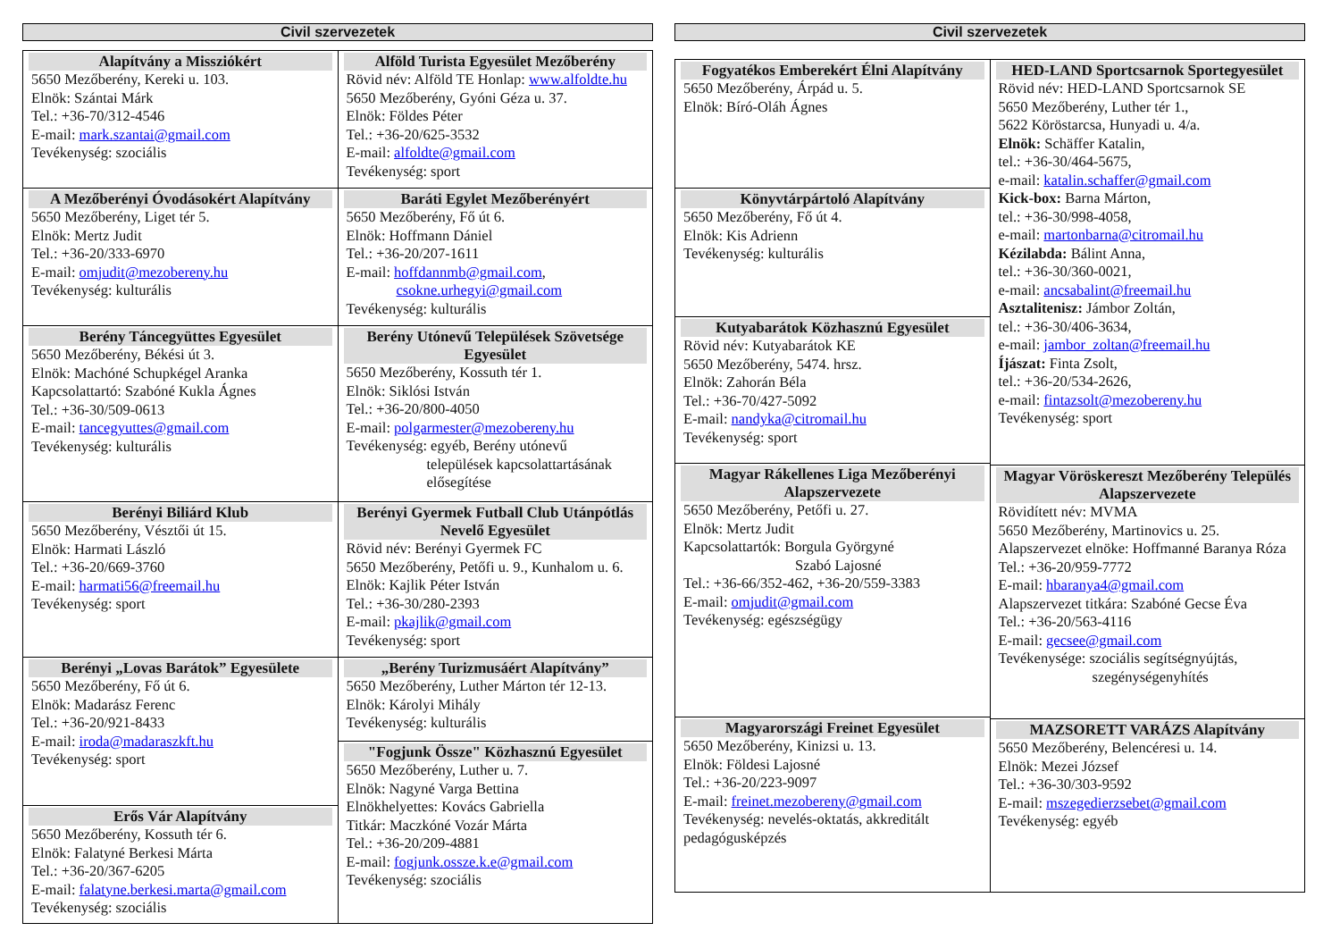Civil szervezetek
Alapítvány a Missziókért
5650 Mezőberény, Kereki u. 103.
Elnök: Szántai Márk
Tel.: +36-70/312-4546
E-mail: mark.szantai@gmail.com
Tevékenység: szociális
A Mezőberényi Óvodásokért Alapítvány
5650 Mezőberény, Liget tér 5.
Elnök: Mertz Judit
Tel.: +36-20/333-6970
E-mail: omjudit@mezobereny.hu
Tevékenység: kulturális
Berény Táncegyüttes Egyesület
5650 Mezőberény, Békési út 3.
Elnök: Machóné Schupkégel Aranka
Kapcsolattartó: Szabóné Kukla Ágnes
Tel.: +36-30/509-0613
E-mail: tancegyuttes@gmail.com
Tevékenység: kulturális
Berényi Biliárd Klub
5650 Mezőberény, Vésztői út 15.
Elnök: Harmati László
Tel.: +36-20/669-3760
E-mail: harmati56@freemail.hu
Tevékenység: sport
Berényi „Lovas Barátok” Egyesülete
5650 Mezőberény, Fő út 6.
Elnök: Madarász Ferenc
Tel.: +36-20/921-8433
E-mail: iroda@madaraszkft.hu
Tevékenység: sport
Erős Vár Alapítvány
5650 Mezőberény, Kossuth tér 6.
Elnök: Falatyné Berkesi Márta
Tel.: +36-20/367-6205
E-mail: falatyne.berkesi.marta@gmail.com
Tevékenység: szociális
Alföld Turista Egyesület Mezőberény
Rövid név: Alföld TE Honlap: www.alfoldte.hu
5650 Mezőberény, Gyóni Géza u. 37.
Elnök: Földes Péter
Tel.: +36-20/625-3532
E-mail: alfoldte@gmail.com
Tevékenység: sport
Baráti Egylet Mezőberényért
5650 Mezőberény, Fő út 6.
Elnök: Hoffmann Dániel
Tel.: +36-20/207-1611
E-mail: hoffdannmb@gmail.com,
csokne.urhegyi@gmail.com
Tevékenység: kulturális
Berény Utónevű Települések Szövetsége Egyesület
5650 Mezőberény, Kossuth tér 1.
Elnök: Siklósi István
Tel.: +36-20/800-4050
E-mail: polgarmester@mezobereny.hu
Tevékenység: egyéb, Berény utónevű
települések kapcsolattartásának elősegítése
Berényi Gyermek Futball Club Utánpótlás Nevelő Egyesület
Rövid név: Berényi Gyermek FC
5650 Mezőberény, Petőfi u. 9., Kunhalom u. 6.
Elnök: Kajlik Péter István
Tel.: +36-30/280-2393
E-mail: pkajlik@gmail.com
Tevékenység: sport
„Berény Turizmusáért Alapítvány”
5650 Mezőberény, Luther Márton tér 12-13.
Elnök: Károlyi Mihály
Tevékenység: kulturális
"Fogjunk Össze" Közhasznú Egyesület
5650 Mezőberény, Luther u. 7.
Elnök: Nagyné Varga Bettina
Elnökhelyettes: Kovács Gabriella
Titkár: Maczkóné Vozár Márta
Tel.: +36-20/209-4881
E-mail: fogjunk.ossze.k.e@gmail.com
Tevékenység: szociális
Civil szervezetek
Fogyatékos Emberekért Élni Alapítvány
5650 Mezőberény, Árpád u. 5.
Elnök: Bíró-Oláh Ágnes
Könyvtárpártoló Alapítvány
5650 Mezőberény, Fő út 4.
Elnök: Kis Adrienn
Tevékenység: kulturális
Kutyabarátok Közhasznú Egyesület
Rövid név: Kutyabarátok KE
5650 Mezőberény, 5474. hrsz.
Elnök: Zahorán Béla
Tel.: +36-70/427-5092
E-mail: nandyka@citromail.hu
Tevékenység: sport
Magyar Rákellenes Liga Mezőberényi Alapszervezete
5650 Mezőberény, Petőfi u. 27.
Elnök: Mertz Judit
Kapcsolattartók: Borgula Györgyné
Szabó Lajosné
Tel.: +36-66/352-462, +36-20/559-3383
E-mail: omjudit@gmail.com
Tevékenység: egészségügy
Magyarországi Freinet Egyesület
5650 Mezőberény, Kinizsi u. 13.
Elnök: Földesi Lajosné
Tel.: +36-20/223-9097
E-mail: freinet.mezobereny@gmail.com
Tevékenység: nevelés-oktatás, akkreditált pedagógusképzés
HED-LAND Sportcsarnok Sportegyesület
Rövid név: HED-LAND Sportcsarnok SE
5650 Mezőberény, Luther tér 1.,
5622 Köröstarcsa, Hunyadi u. 4/a.
Elnök: Schäffer Katalin,
tel.: +36-30/464-5675,
e-mail: katalin.schaffer@gmail.com
Kick-box: Barna Márton,
tel.: +36-30/998-4058,
e-mail: martonbarna@citromail.hu
Kézilabda: Bálint Anna,
tel.: +36-30/360-0021,
e-mail: ancsabalint@freemail.hu
Asztalitenisz: Jámbor Zoltán,
tel.: +36-30/406-3634,
e-mail: jambor_zoltan@freemail.hu
Íjászat: Finta Zsolt,
tel.: +36-20/534-2626,
e-mail: fintazsolt@mezobereny.hu
Tevékenység: sport
Magyar Vöröskereszt Mezőberény Település Alapszervezete
Rövidített név: MVMA
5650 Mezőberény, Martinovics u. 25.
Alapszervezet elnöke: Hoffmanné Baranya Róza
Tel.: +36-20/959-7772
E-mail: hbaranya4@gmail.com
Alapszervezet titkára: Szabóné Gecse Éva
Tel.: +36-20/563-4116
E-mail: gecsee@gmail.com
Tevékenysége: szociális segítségnyújtás,
szegénységenyhítés
MAZSORETT VARÁZS Alapítvány
5650 Mezőberény, Belencéresi u. 14.
Elnök: Mezei József
Tel.: +36-30/303-9592
E-mail: mszegedierzsebet@gmail.com
Tevékenység: egyéb